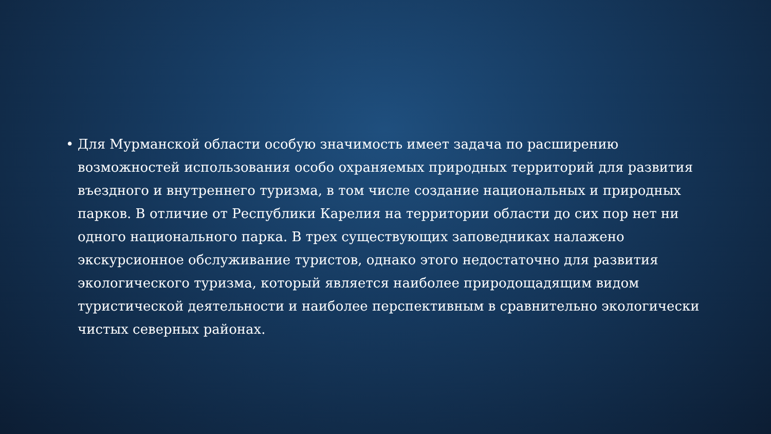• Для Мурманской области особую значимость имеет задача по расширению возможностей использования особо охраняемых природных территорий для развития въездного и внутреннего туризма, в том числе создание национальных и природных парков. В отличие от Республики Карелия на территории области до сих пор нет ни одного национального парка. В трех существующих заповедниках налажено экскурсионное обслуживание туристов, однако этого недостаточно для развития экологического туризма, который является наиболее природощадящим видом туристической деятельности и наиболее перспективным в сравнительно экологически чистых северных районах.